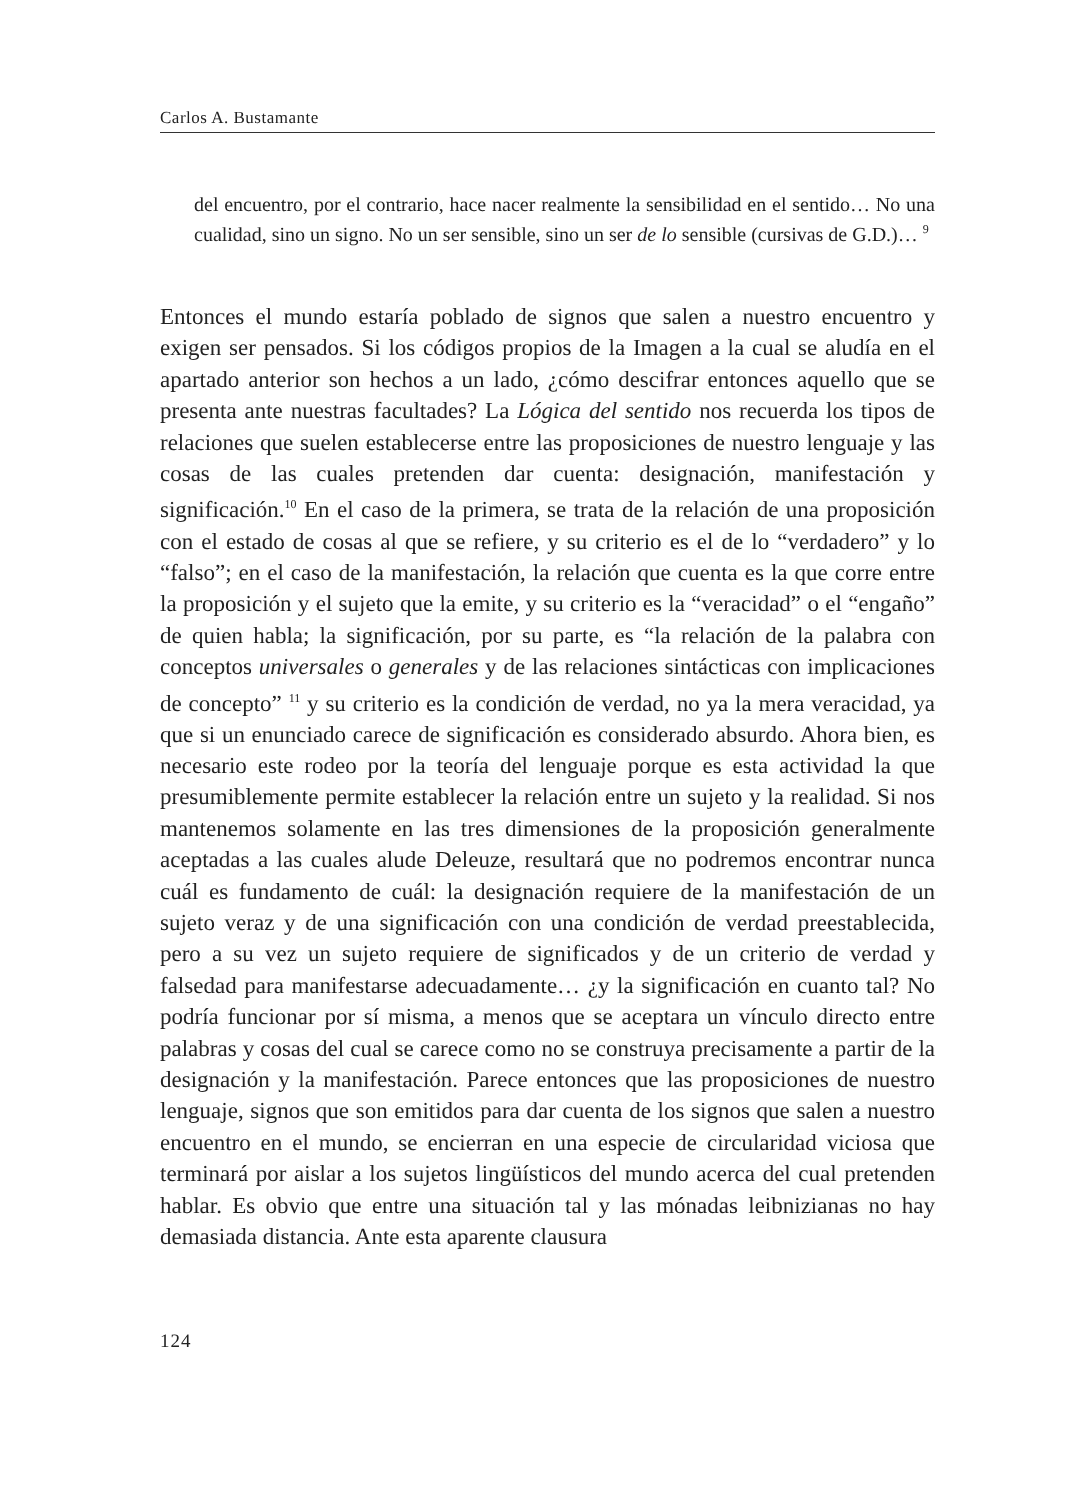Carlos A. Bustamante
del encuentro, por el contrario, hace nacer realmente la sensibilidad en el sentido… No una cualidad, sino un signo. No un ser sensible, sino un ser de lo sensible (cursivas de G.D.)… <sup>9</sup>
Entonces el mundo estaría poblado de signos que salen a nuestro encuentro y exigen ser pensados. Si los códigos propios de la Imagen a la cual se aludía en el apartado anterior son hechos a un lado, ¿cómo descifrar entonces aquello que se presenta ante nuestras facultades? La Lógica del sentido nos recuerda los tipos de relaciones que suelen establecerse entre las proposiciones de nuestro lenguaje y las cosas de las cuales pretenden dar cuenta: designación, manifestación y significación.<sup>10</sup> En el caso de la primera, se trata de la relación de una proposición con el estado de cosas al que se refiere, y su criterio es el de lo “verdadero” y lo “falso”; en el caso de la manifestación, la relación que cuenta es la que corre entre la proposición y el sujeto que la emite, y su criterio es la “veracidad” o el “engaño” de quien habla; la significación, por su parte, es “la relación de la palabra con conceptos universales o generales y de las relaciones sintácticas con implicaciones de concepto” <sup>11</sup> y su criterio es la condición de verdad, no ya la mera veracidad, ya que si un enunciado carece de significación es considerado absurdo. Ahora bien, es necesario este rodeo por la teoría del lenguaje porque es esta actividad la que presumiblemente permite establecer la relación entre un sujeto y la realidad. Si nos mantenemos solamente en las tres dimensiones de la proposición generalmente aceptadas a las cuales alude Deleuze, resultará que no podremos encontrar nunca cuál es fundamento de cuál: la designación requiere de la manifestación de un sujeto veraz y de una significación con una condición de verdad preestablecida, pero a su vez un sujeto requiere de significados y de un criterio de verdad y falsedad para manifestarse adecuadamente… ¿y la significación en cuanto tal? No podría funcionar por sí misma, a menos que se aceptara un vínculo directo entre palabras y cosas del cual se carece como no se construya precisamente a partir de la designación y la manifestación. Parece entonces que las proposiciones de nuestro lenguaje, signos que son emitidos para dar cuenta de los signos que salen a nuestro encuentro en el mundo, se encierran en una especie de circularidad viciosa que terminará por aislar a los sujetos lingüísticos del mundo acerca del cual pretenden hablar. Es obvio que entre una situación tal y las mónadas leibnizianas no hay demasiada distancia. Ante esta aparente clausura
124